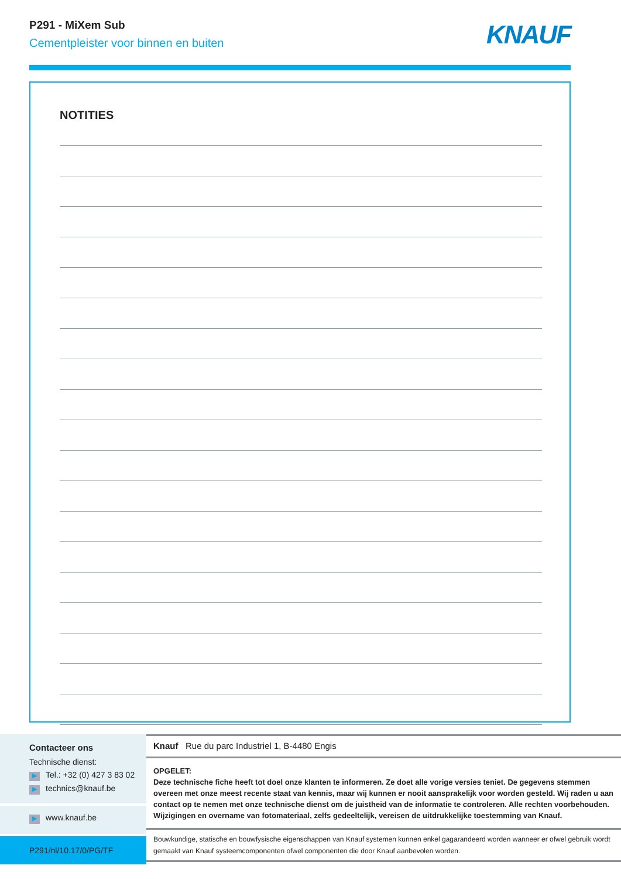P291 - MiXem Sub
Cementpleister voor binnen en buiten
KNAUF
NOTITIES
Contacteer ons
Technische dienst:
▶ Tel.: +32 (0) 427 3 83 02
▶ technics@knauf.be
▶ www.knauf.be
P291/nl/10.17/0/PG/TF
Knauf Rue du parc Industriel 1, B-4480 Engis
OPGELET:
Deze technische fiche heeft tot doel onze klanten te informeren. Ze doet alle vorige versies teniet. De gegevens stemmen overeen met onze meest recente staat van kennis, maar wij kunnen er nooit aansprakelijk voor worden gesteld. Wij raden u aan contact op te nemen met onze technische dienst om de juistheid van de informatie te controleren. Alle rechten voorbehouden. Wijzigingen en overname van fotomateriaal, zelfs gedeeltelijk, vereisen de uitdrukkelijke toestemming van Knauf.
Bouwkundige, statische en bouwfysische eigenschappen van Knauf systemen kunnen enkel gagarandeerd worden wanneer er ofwel gebruik wordt gemaakt van Knauf systeemcomponenten ofwel componenten die door Knauf aanbevolen worden.